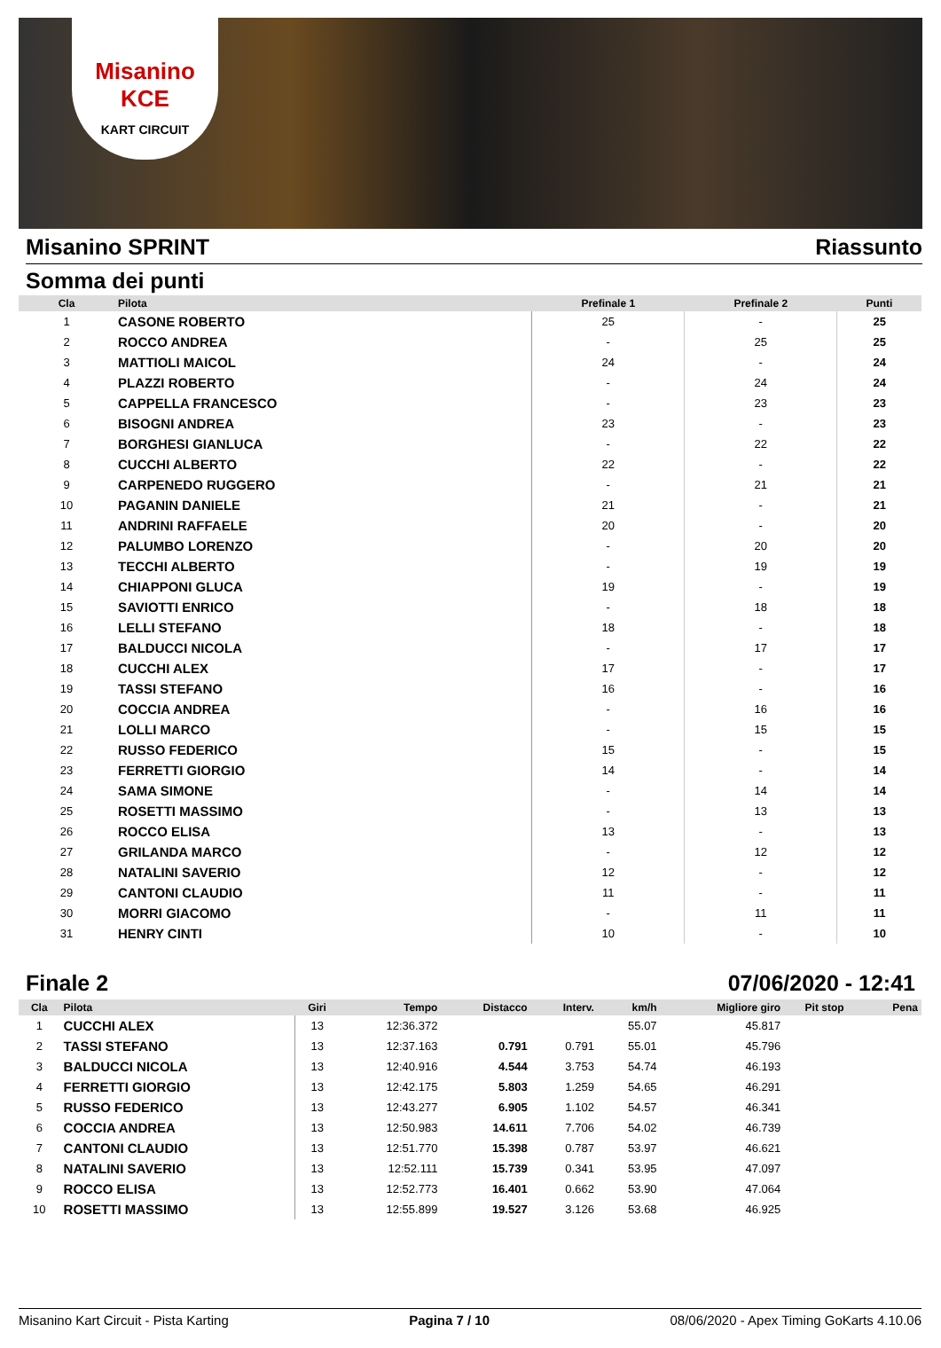Misanino
KCE
KART CIRCUIT
Misanino SPRINT Riassunto
Somma dei punti
| Cla | Pilota | Prefinale 1 | Prefinale 2 | Punti |
| --- | --- | --- | --- | --- |
| 1 | CASONE ROBERTO | 25 | - | 25 |
| 2 | ROCCO ANDREA | - | 25 | 25 |
| 3 | MATTIOLI MAICOL | 24 | - | 24 |
| 4 | PLAZZI ROBERTO | - | 24 | 24 |
| 5 | CAPPELLA FRANCESCO | - | 23 | 23 |
| 6 | BISOGNI ANDREA | 23 | - | 23 |
| 7 | BORGHESI GIANLUCA | - | 22 | 22 |
| 8 | CUCCHI ALBERTO | 22 | - | 22 |
| 9 | CARPENEDO RUGGERO | - | 21 | 21 |
| 10 | PAGANIN DANIELE | 21 | - | 21 |
| 11 | ANDRINI RAFFAELE | 20 | - | 20 |
| 12 | PALUMBO LORENZO | - | 20 | 20 |
| 13 | TECCHI ALBERTO | - | 19 | 19 |
| 14 | CHIAPPONI GLUCA | 19 | - | 19 |
| 15 | SAVIOTTI ENRICO | - | 18 | 18 |
| 16 | LELLI STEFANO | 18 | - | 18 |
| 17 | BALDUCCI NICOLA | - | 17 | 17 |
| 18 | CUCCHI ALEX | 17 | - | 17 |
| 19 | TASSI STEFANO | 16 | - | 16 |
| 20 | COCCIA ANDREA | - | 16 | 16 |
| 21 | LOLLI MARCO | - | 15 | 15 |
| 22 | RUSSO FEDERICO | 15 | - | 15 |
| 23 | FERRETTI GIORGIO | 14 | - | 14 |
| 24 | SAMA SIMONE | - | 14 | 14 |
| 25 | ROSETTI MASSIMO | - | 13 | 13 |
| 26 | ROCCO ELISA | 13 | - | 13 |
| 27 | GRILANDA MARCO | - | 12 | 12 |
| 28 | NATALINI SAVERIO | 12 | - | 12 |
| 29 | CANTONI CLAUDIO | 11 | - | 11 |
| 30 | MORRI GIACOMO | - | 11 | 11 |
| 31 | HENRY CINTI | 10 | - | 10 |
Finale 2 07/06/2020 - 12:41
| Cla | Pilota | Giri | Tempo | Distacco | Interv. | km/h | Migliore giro | Pit stop | Pena |
| --- | --- | --- | --- | --- | --- | --- | --- | --- | --- |
| 1 | CUCCHI ALEX | 13 | 12:36.372 | | | 55.07 | 45.817 | | |
| 2 | TASSI STEFANO | 13 | 12:37.163 | 0.791 | 0.791 | 55.01 | 45.796 | | |
| 3 | BALDUCCI NICOLA | 13 | 12:40.916 | 4.544 | 3.753 | 54.74 | 46.193 | | |
| 4 | FERRETTI GIORGIO | 13 | 12:42.175 | 5.803 | 1.259 | 54.65 | 46.291 | | |
| 5 | RUSSO FEDERICO | 13 | 12:43.277 | 6.905 | 1.102 | 54.57 | 46.341 | | |
| 6 | COCCIA ANDREA | 13 | 12:50.983 | 14.611 | 7.706 | 54.02 | 46.739 | | |
| 7 | CANTONI CLAUDIO | 13 | 12:51.770 | 15.398 | 0.787 | 53.97 | 46.621 | | |
| 8 | NATALINI SAVERIO | 13 | 12:52.111 | 15.739 | 0.341 | 53.95 | 47.097 | | |
| 9 | ROCCO ELISA | 13 | 12:52.773 | 16.401 | 0.662 | 53.90 | 47.064 | | |
| 10 | ROSETTI MASSIMO | 13 | 12:55.899 | 19.527 | 3.126 | 53.68 | 46.925 | | |
Misanino Kart Circuit - Pista Karting Pagina 7 / 10 08/06/2020 - Apex Timing GoKarts 4.10.06